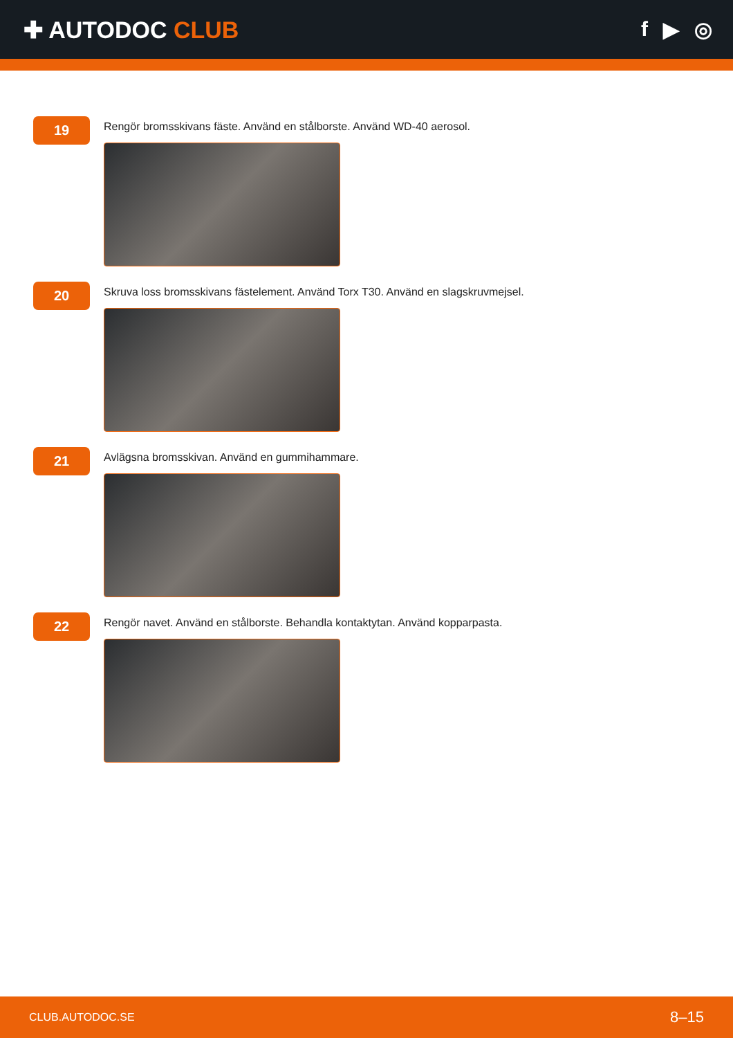✚ AUTODOC CLUB f ▶ ◎
19
Rengör bromsskivans fäste. Använd en stålborste. Använd WD-40 aerosol.
20
Skruva loss bromsskivans fästelement. Använd Torx T30. Använd en slagskruvmejsel.
21
Avlägsna bromsskivan. Använd en gummihammare.
22
Rengör navet. Använd en stålborste. Behandla kontaktytan. Använd kopparpasta.
CLUB.AUTODOC.SE 8–15